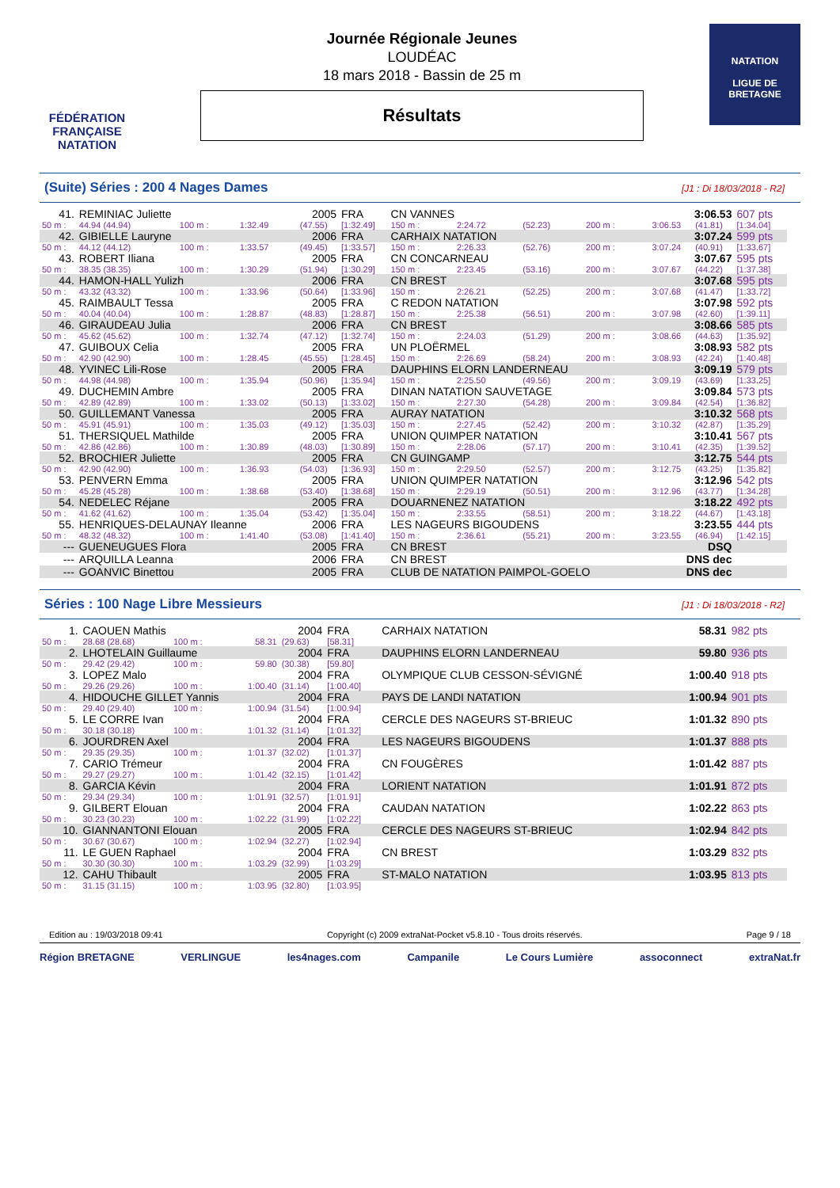FÉDÉRATION FRANÇAISE
NATATION
Journée Régionale Jeunes
LOUDÉAC
18 mars 2018 - Bassin de 25 m
Résultats
NATATION
LIGUE DE
BRETAGNE
(Suite) Séries : 200 4 Nages Dames
[J1 : Di 18/03/2018 - R2]
| 41. | REMINIAC Juliette | | | 2005 | FRA | CN VANNES | | | | 3:06.53 | | 607 pts |
| 50 m : | 44.94 (44.94) | 100 m : | 1:32.49 | (47.55) | [1:32.49] | 150 m : | 2:24.72 | (52.23) | 200 m : | 3:06.53 | (41.81) | [1:34.04] |
| 42. | GIBIELLE Lauryne | | | 2006 | FRA | CARHAIX NATATION | | | | 3:07.24 | | 599 pts |
| 50 m : | 44.12 (44.12) | 100 m : | 1:33.57 | (49.45) | [1:33.57] | 150 m : | 2:26.33 | (52.76) | 200 m : | 3:07.24 | (40.91) | [1:33.67] |
| 43. | ROBERT Iliana | | | 2005 | FRA | CN CONCARNEAU | | | | 3:07.67 | | 595 pts |
| 50 m : | 38.35 (38.35) | 100 m : | 1:30.29 | (51.94) | [1:30.29] | 150 m : | 2:23.45 | (53.16) | 200 m : | 3:07.67 | (44.22) | [1:37.38] |
| 44. | HAMON-HALL Yulizh | | | 2006 | FRA | CN BREST | | | | 3:07.68 | | 595 pts |
| 50 m : | 43.32 (43.32) | 100 m : | 1:33.96 | (50.64) | [1:33.96] | 150 m : | 2:26.21 | (52.25) | 200 m : | 3:07.68 | (41.47) | [1:33.72] |
| 45. | RAIMBAULT Tessa | | | 2005 | FRA | C REDON NATATION | | | | 3:07.98 | | 592 pts |
| 50 m : | 40.04 (40.04) | 100 m : | 1:28.87 | (48.83) | [1:28.87] | 150 m : | 2:25.38 | (56.51) | 200 m : | 3:07.98 | (42.60) | [1:39.11] |
| 46. | GIRAUDEAU Julia | | | 2006 | FRA | CN BREST | | | | 3:08.66 | | 585 pts |
| 50 m : | 45.62 (45.62) | 100 m : | 1:32.74 | (47.12) | [1:32.74] | 150 m : | 2:24.03 | (51.29) | 200 m : | 3:08.66 | (44.63) | [1:35.92] |
| 47. | GUIBOUX Celia | | | 2005 | FRA | UN PLOËRMEL | | | | 3:08.93 | | 582 pts |
| 50 m : | 42.90 (42.90) | 100 m : | 1:28.45 | (45.55) | [1:28.45] | 150 m : | 2:26.69 | (58.24) | 200 m : | 3:08.93 | (42.24) | [1:40.48] |
| 48. | YVINEC Lili-Rose | | | 2005 | FRA | DAUPHINS ELORN LANDERNEAU | | | | 3:09.19 | | 579 pts |
| 50 m : | 44.98 (44.98) | 100 m : | 1:35.94 | (50.96) | [1:35.94] | 150 m : | 2:25.50 | (49.56) | 200 m : | 3:09.19 | (43.69) | [1:33.25] |
| 49. | DUCHEMIN Ambre | | | 2005 | FRA | DINAN NATATION SAUVETAGE | | | | 3:09.84 | | 573 pts |
| 50 m : | 42.89 (42.89) | 100 m : | 1:33.02 | (50.13) | [1:33.02] | 150 m : | 2:27.30 | (54.28) | 200 m : | 3:09.84 | (42.54) | [1:36.82] |
| 50. | GUILLEMANT Vanessa | | | 2005 | FRA | AURAY NATATION | | | | 3:10.32 | | 568 pts |
| 50 m : | 45.91 (45.91) | 100 m : | 1:35.03 | (49.12) | [1:35.03] | 150 m : | 2:27.45 | (52.42) | 200 m : | 3:10.32 | (42.87) | [1:35.29] |
| 51. | THERSIQUEL Mathilde | | | 2005 | FRA | UNION QUIMPER NATATION | | | | 3:10.41 | | 567 pts |
| 50 m : | 42.86 (42.86) | 100 m : | 1:30.89 | (48.03) | [1:30.89] | 150 m : | 2:28.06 | (57.17) | 200 m : | 3:10.41 | (42.35) | [1:39.52] |
| 52. | BROCHIER Juliette | | | 2005 | FRA | CN GUINGAMP | | | | 3:12.75 | | 544 pts |
| 50 m : | 42.90 (42.90) | 100 m : | 1:36.93 | (54.03) | [1:36.93] | 150 m : | 2:29.50 | (52.57) | 200 m : | 3:12.75 | (43.25) | [1:35.82] |
| 53. | PENVERN Emma | | | 2005 | FRA | UNION QUIMPER NATATION | | | | 3:12.96 | | 542 pts |
| 50 m : | 45.28 (45.28) | 100 m : | 1:38.68 | (53.40) | [1:38.68] | 150 m : | 2:29.19 | (50.51) | 200 m : | 3:12.96 | (43.77) | [1:34.28] |
| 54. | NEDELEC Réjane | | | 2005 | FRA | DOUARNENEZ NATATION | | | | 3:18.22 | | 492 pts |
| 50 m : | 41.62 (41.62) | 100 m : | 1:35.04 | (53.42) | [1:35.04] | 150 m : | 2:33.55 | (58.51) | 200 m : | 3:18.22 | (44.67) | [1:43.18] |
| 55. | HENRIQUES-DELAUNAY Ileanne | | | 2006 | FRA | LES NAGEURS BIGOUDENS | | | | 3:23.55 | | 444 pts |
| 50 m : | 48.32 (48.32) | 100 m : | 1:41.40 | (53.08) | [1:41.40] | 150 m : | 2:36.61 | (55.21) | 200 m : | 3:23.55 | (46.94) | [1:42.15] |
| --- | GUENEUGUES Flora | | | 2005 | FRA | CN BREST | | | | DSQ | | |
| --- | ARQUILLA Leanna | | | 2006 | FRA | CN BREST | | | | DNS dec | | |
| --- | GOANVIC Binettou | | | 2005 | FRA | CLUB DE NATATION PAIMPOL-GOELO | | | | DNS dec | | |
Séries : 100 Nage Libre Messieurs
[J1 : Di 18/03/2018 - R2]
| 1. | CAOUEN Mathis | | | 2004 | FRA | CARHAIX NATATION | 58.31 | 982 pts |
| 50 m : | 28.68 (28.68) | 100 m : | 58.31 | (29.63) | [58.31] | | | |
| 2. | LHOTELAIN Guillaume | | | 2004 | FRA | DAUPHINS ELORN LANDERNEAU | 59.80 | 936 pts |
| 50 m : | 29.42 (29.42) | 100 m : | 59.80 | (30.38) | [59.80] | | | |
| 3. | LOPEZ Malo | | | 2004 | FRA | OLYMPIQUE CLUB CESSON-SÉVIGNÉ | 1:00.40 | 918 pts |
| 50 m : | 29.26 (29.26) | 100 m : | 1:00.40 | (31.14) | [1:00.40] | | | |
| 4. | HIDOUCHE GILLET Yannis | | | 2004 | FRA | PAYS DE LANDI NATATION | 1:00.94 | 901 pts |
| 50 m : | 29.40 (29.40) | 100 m : | 1:00.94 | (31.54) | [1:00.94] | | | |
| 5. | LE CORRE Ivan | | | 2004 | FRA | CERCLE DES NAGEURS ST-BRIEUC | 1:01.32 | 890 pts |
| 50 m : | 30.18 (30.18) | 100 m : | 1:01.32 | (31.14) | [1:01.32] | | | |
| 6. | JOURDREN Axel | | | 2004 | FRA | LES NAGEURS BIGOUDENS | 1:01.37 | 888 pts |
| 50 m : | 29.35 (29.35) | 100 m : | 1:01.37 | (32.02) | [1:01.37] | | | |
| 7. | CARIO Trémeur | | | 2004 | FRA | CN FOUGÈRES | 1:01.42 | 887 pts |
| 50 m : | 29.27 (29.27) | 100 m : | 1:01.42 | (32.15) | [1:01.42] | | | |
| 8. | GARCIA Kévin | | | 2004 | FRA | LORIENT NATATION | 1:01.91 | 872 pts |
| 50 m : | 29.34 (29.34) | 100 m : | 1:01.91 | (32.57) | [1:01.91] | | | |
| 9. | GILBERT Elouan | | | 2004 | FRA | CAUDAN NATATION | 1:02.22 | 863 pts |
| 50 m : | 30.23 (30.23) | 100 m : | 1:02.22 | (31.99) | [1:02.22] | | | |
| 10. | GIANNANTONI Elouan | | | 2005 | FRA | CERCLE DES NAGEURS ST-BRIEUC | 1:02.94 | 842 pts |
| 50 m : | 30.67 (30.67) | 100 m : | 1:02.94 | (32.27) | [1:02.94] | | | |
| 11. | LE GUEN Raphael | | | 2004 | FRA | CN BREST | 1:03.29 | 832 pts |
| 50 m : | 30.30 (30.30) | 100 m : | 1:03.29 | (32.99) | [1:03.29] | | | |
| 12. | CAHU Thibault | | | 2005 | FRA | ST-MALO NATATION | 1:03.95 | 813 pts |
| 50 m : | 31.15 (31.15) | 100 m : | 1:03.95 | (32.80) | [1:03.95] | | | |
Edition au : 19/03/2018 09:41 Copyright (c) 2009 extraNat-Pocket v5.8.10 - Tous droits réservés. Page 9 / 18
Région BRETAGNE VERLINGUE les4nages.com Campanile Le Cours Lumière assoconnect extraNat.fr